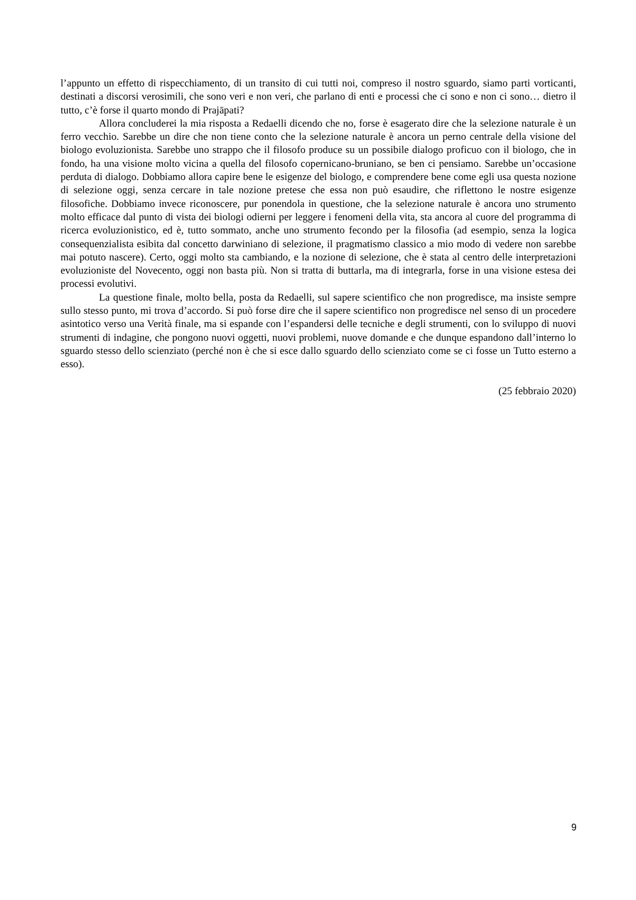l’appunto un effetto di rispecchiamento, di un transito di cui tutti noi, compreso il nostro sguardo, siamo parti vorticanti, destinati a discorsi verosimili, che sono veri e non veri, che parlano di enti e processi che ci sono e non ci sono… dietro il tutto, c’è forse il quarto mondo di Prajāpati?
Allora concluderei la mia risposta a Redaelli dicendo che no, forse è esagerato dire che la selezione naturale è un ferro vecchio. Sarebbe un dire che non tiene conto che la selezione naturale è ancora un perno centrale della visione del biologo evoluzionista. Sarebbe uno strappo che il filosofo produce su un possibile dialogo proficuo con il biologo, che in fondo, ha una visione molto vicina a quella del filosofo copernicano-bruniano, se ben ci pensiamo. Sarebbe un’occasione perduta di dialogo. Dobbiamo allora capire bene le esigenze del biologo, e comprendere bene come egli usa questa nozione di selezione oggi, senza cercare in tale nozione pretese che essa non può esaudire, che riflettono le nostre esigenze filosofiche. Dobbiamo invece riconoscere, pur ponendola in questione, che la selezione naturale è ancora uno strumento molto efficace dal punto di vista dei biologi odierni per leggere i fenomeni della vita, sta ancora al cuore del programma di ricerca evoluzionistico, ed è, tutto sommato, anche uno strumento fecondo per la filosofia (ad esempio, senza la logica consequenzialista esibita dal concetto darwiniano di selezione, il pragmatismo classico a mio modo di vedere non sarebbe mai potuto nascere). Certo, oggi molto sta cambiando, e la nozione di selezione, che è stata al centro delle interpretazioni evoluzioniste del Novecento, oggi non basta più. Non si tratta di buttarla, ma di integrarla, forse in una visione estesa dei processi evolutivi.
La questione finale, molto bella, posta da Redaelli, sul sapere scientifico che non progredisce, ma insiste sempre sullo stesso punto, mi trova d’accordo. Si può forse dire che il sapere scientifico non progredisce nel senso di un procedere asintotico verso una Verità finale, ma si espande con l’espandersi delle tecniche e degli strumenti, con lo sviluppo di nuovi strumenti di indagine, che pongono nuovi oggetti, nuovi problemi, nuove domande e che dunque espandono dall’interno lo sguardo stesso dello scienziato (perché non è che si esce dallo sguardo dello scienziato come se ci fosse un Tutto esterno a esso).
(25 febbraio 2020)
9